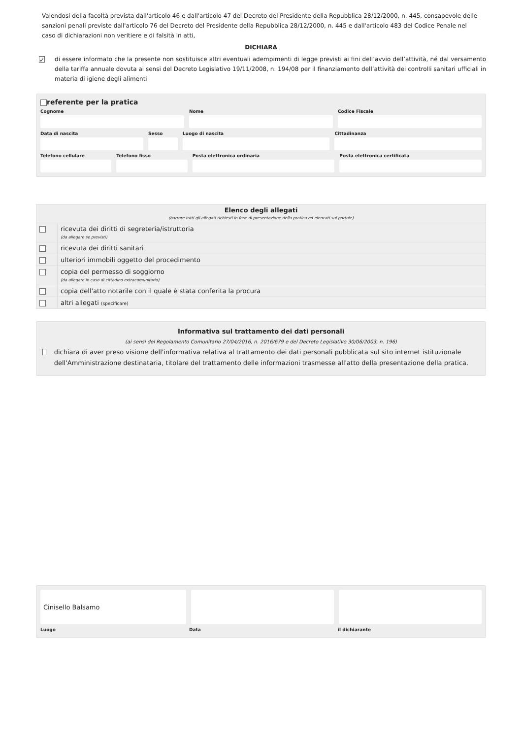Valendosi della facoltà prevista dall'articolo 46 e dall'articolo 47 del Decreto del Presidente della Repubblica 28/12/2000, n. 445, consapevole delle sanzioni penali previste dall'articolo 76 del Decreto del Presidente della Repubblica 28/12/2000, n. 445 e dall'articolo 483 del Codice Penale nel caso di dichiarazioni non veritiere e di falsità in atti,
DICHIARA
✓
di essere informato che la presente non sostituisce altri eventuali adempimenti di legge previsti ai fini dell’avvio dell’attività, né dal versamento della tariffa annuale dovuta ai sensi del Decreto Legislativo 19/11/2008, n. 194/08 per il finanziamento dell’attività dei controlli sanitari ufficiali in materia di igiene degli alimenti
referente per la pratica
Cognome Nome Codice Fiscale
Data di nascita Sesso Luogo di nascita Cittadinanza
Telefono cellulare Telefono fisso Posta elettronica ordinaria Posta elettronica certificata
Elenco degli allegati
(barrare tutti gli allegati richiesti in fase di presentazione della pratica ed elencati sul portale)
ricevuta dei diritti di segreteria/istruttoria
(da allegare se previsti)
ricevuta dei diritti sanitari
ulteriori immobili oggetto del procedimento
copia del permesso di soggiorno
(da allegare in caso di cittadino extracomunitario)
copia dell'atto notarile con il quale è stata conferita la procura
altri allegati (specificare)
Informativa sul trattamento dei dati personali
(ai sensi del Regolamento Comunitario 27/04/2016, n. 2016/679 e del Decreto Legislativo 30/06/2003, n. 196)
dichiara di aver preso visione dell'informativa relativa al trattamento dei dati personali pubblicata sul sito internet istituzionale dell'Amministrazione destinataria, titolare del trattamento delle informazioni trasmesse all'atto della presentazione della pratica.
Cinisello Balsamo
Luogo Data il dichiarante